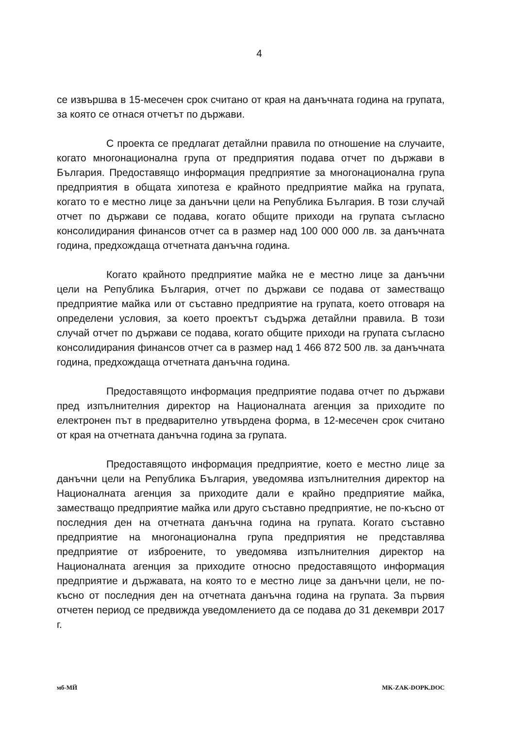4
се извършва в 15-месечен срок считано от края на данъчната година на групата, за която се отнася отчетът по държави.
С проекта се предлагат детайлни правила по отношение на случаите, когато многонационална група от предприятия подава отчет по държави в България. Предоставящо информация предприятие за многонационална група предприятия в общата хипотеза е крайното предприятие майка на групата, когато то е местно лице за данъчни цели на Република България. В този случай отчет по държави се подава, когато общите приходи на групата съгласно консолидирания финансов отчет са в размер над 100 000 000 лв. за данъчната година, предхождаща отчетната данъчна година.
Когато крайното предприятие майка не е местно лице за данъчни цели на Република България, отчет по държави се подава от заместващо предприятие майка или от съставно предприятие на групата, което отговаря на определени условия, за което проектът съдържа детайлни правила. В този случай отчет по държави се подава, когато общите приходи на групата съгласно консолидирания финансов отчет са в размер над 1 466 872 500 лв. за данъчната година, предхождаща отчетната данъчна година.
Предоставящото информация предприятие подава отчет по държави пред изпълнителния директор на Националната агенция за приходите по електронен път в предварително утвърдена форма, в 12-месечен срок считано от края на отчетната данъчна година за групата.
Предоставящото информация предприятие, което е местно лице за данъчни цели на Република България, уведомява изпълнителния директор на Националната агенция за приходите дали е крайно предприятие майка, заместващо предприятие майка или друго съставно предприятие, не по-късно от последния ден на отчетната данъчна година на групата. Когато съставно предприятие на многонационална група предприятия не представлява предприятие от изброените, то уведомява изпълнителния директор на Националната агенция за приходите относно предоставящото информация предприятие и държавата, на която то е местно лице за данъчни цели, не по-късно от последния ден на отчетната данъчна година на групата. За първия отчетен период се предвижда уведомлението да се подава до 31 декември 2017 г.
мб-МЙ MK-ZAK-DOPK.DOC